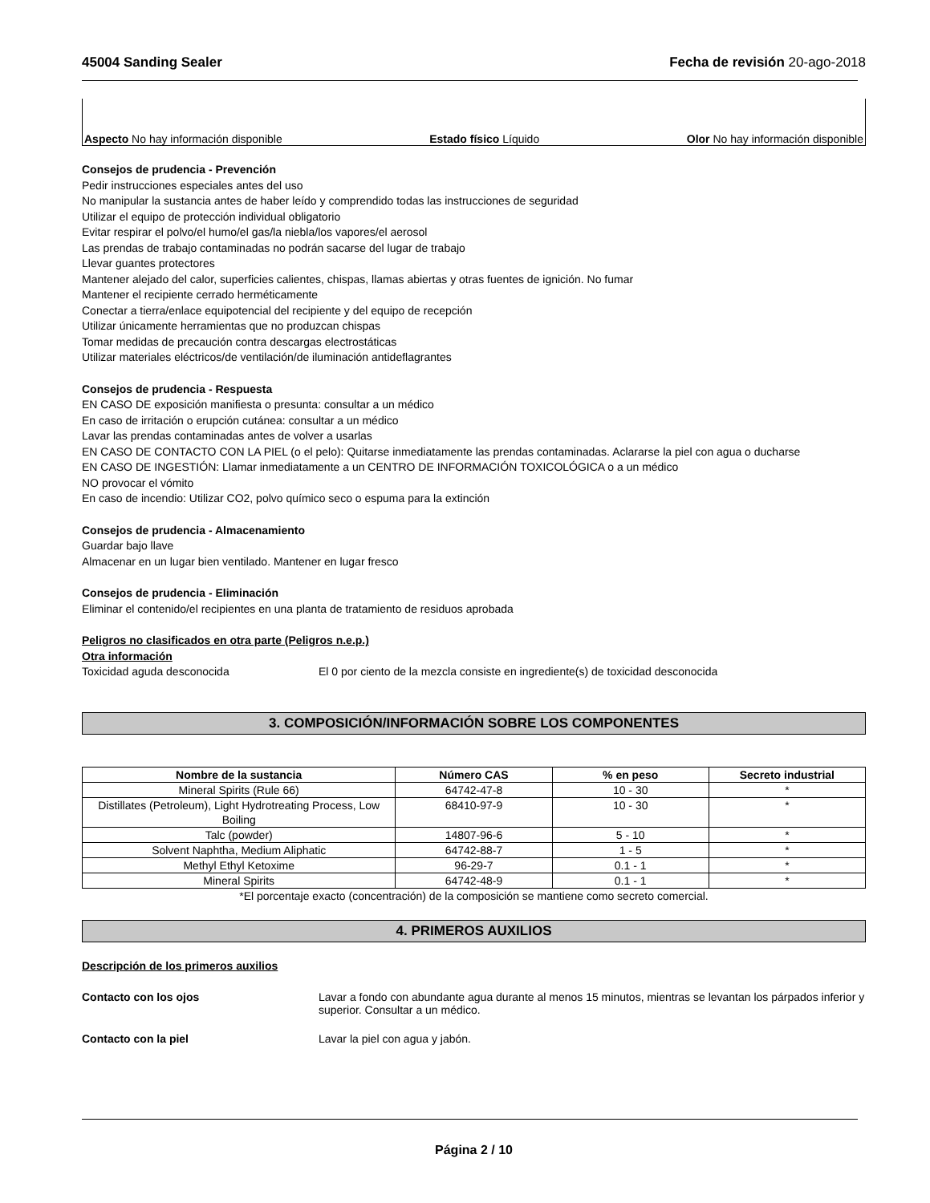45004 Sanding Sealer Fecha de revisión 20-ago-2018
Aspecto No hay información disponible Estado físico Líquido Olor No hay información disponible
Consejos de prudencia - Prevención
Pedir instrucciones especiales antes del uso
No manipular la sustancia antes de haber leído y comprendido todas las instrucciones de seguridad
Utilizar el equipo de protección individual obligatorio
Evitar respirar el polvo/el humo/el gas/la niebla/los vapores/el aerosol
Las prendas de trabajo contaminadas no podrán sacarse del lugar de trabajo
Llevar guantes protectores
Mantener alejado del calor, superficies calientes, chispas, llamas abiertas y otras fuentes de ignición. No fumar
Mantener el recipiente cerrado herméticamente
Conectar a tierra/enlace equipotencial del recipiente y del equipo de recepción
Utilizar únicamente herramientas que no produzcan chispas
Tomar medidas de precaución contra descargas electrostáticas
Utilizar materiales eléctricos/de ventilación/de iluminación antideflagrantes
Consejos de prudencia - Respuesta
EN CASO DE exposición manifiesta o presunta: consultar a un médico
En caso de irritación o erupción cutánea: consultar a un médico
Lavar las prendas contaminadas antes de volver a usarlas
EN CASO DE CONTACTO CON LA PIEL (o el pelo): Quitarse inmediatamente las prendas contaminadas. Aclararse la piel con agua o ducharse
EN CASO DE INGESTIÓN: Llamar inmediatamente a un CENTRO DE INFORMACIÓN TOXICOLÓGICA o a un médico
NO provocar el vómito
En caso de incendio: Utilizar CO2, polvo químico seco o espuma para la extinción
Consejos de prudencia - Almacenamiento
Guardar bajo llave
Almacenar en un lugar bien ventilado. Mantener en lugar fresco
Consejos de prudencia - Eliminación
Eliminar el contenido/el recipientes en una planta de tratamiento de residuos aprobada
Peligros no clasificados en otra parte (Peligros n.e.p.)
Otra información
Toxicidad aguda desconocida El 0 por ciento de la mezcla consiste en ingrediente(s) de toxicidad desconocida
3. COMPOSICIÓN/INFORMACIÓN SOBRE LOS COMPONENTES
| Nombre de la sustancia | Número CAS | % en peso | Secreto industrial |
| --- | --- | --- | --- |
| Mineral Spirits (Rule 66) | 64742-47-8 | 10 - 30 | * |
| Distillates (Petroleum), Light Hydrotreating Process, Low Boiling | 68410-97-9 | 10 - 30 | * |
| Talc (powder) | 14807-96-6 | 5 - 10 | * |
| Solvent Naphtha, Medium Aliphatic | 64742-88-7 | 1 - 5 | * |
| Methyl Ethyl Ketoxime | 96-29-7 | 0.1 - 1 | * |
| Mineral Spirits | 64742-48-9 | 0.1 - 1 | * |
*El porcentaje exacto (concentración) de la composición se mantiene como secreto comercial.
4. PRIMEROS AUXILIOS
Descripción de los primeros auxilios
Contacto con los ojos Lavar a fondo con abundante agua durante al menos 15 minutos, mientras se levantan los párpados inferior y superior. Consultar a un médico.
Contacto con la piel Lavar la piel con agua y jabón.
Página 2 / 10